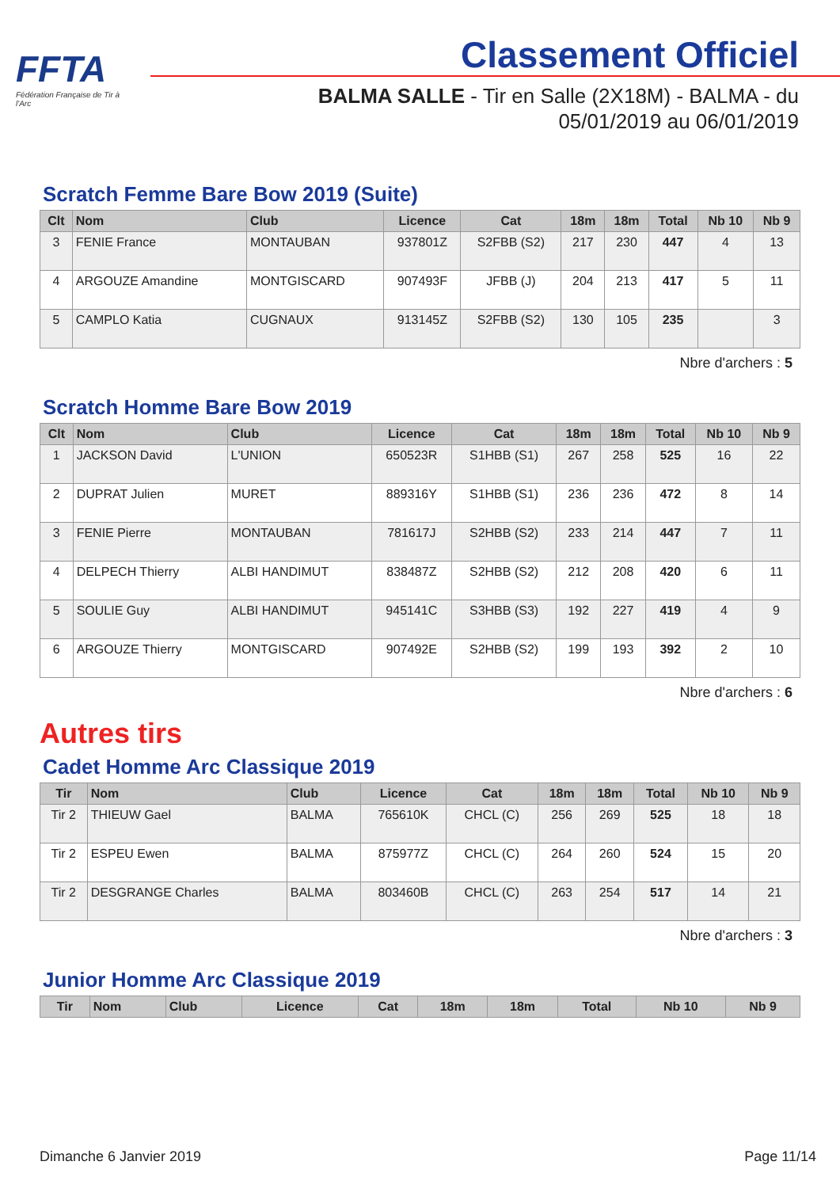FFTA
Fédération Française de Tir à l'Arc
Classement Officiel
BALMA SALLE - Tir en Salle (2X18M) - BALMA - du
05/01/2019 au 06/01/2019
Scratch Femme Bare Bow 2019 (Suite)
| Clt | Nom | Club | Licence | Cat | 18m | 18m | Total | Nb 10 | Nb 9 |
| --- | --- | --- | --- | --- | --- | --- | --- | --- | --- |
| 3 | FENIE France | MONTAUBAN | 937801Z | S2FBB (S2) | 217 | 230 | 447 | 4 | 13 |
| 4 | ARGOUZE Amandine | MONTGISCARD | 907493F | JFBB (J) | 204 | 213 | 417 | 5 | 11 |
| 5 | CAMPLO Katia | CUGNAUX | 913145Z | S2FBB (S2) | 130 | 105 | 235 | | 3 |
Nbre d'archers : 5
Scratch Homme Bare Bow 2019
| Clt | Nom | Club | Licence | Cat | 18m | 18m | Total | Nb 10 | Nb 9 |
| --- | --- | --- | --- | --- | --- | --- | --- | --- | --- |
| 1 | JACKSON David | L'UNION | 650523R | S1HBB (S1) | 267 | 258 | 525 | 16 | 22 |
| 2 | DUPRAT Julien | MURET | 889316Y | S1HBB (S1) | 236 | 236 | 472 | 8 | 14 |
| 3 | FENIE Pierre | MONTAUBAN | 781617J | S2HBB (S2) | 233 | 214 | 447 | 7 | 11 |
| 4 | DELPECH Thierry | ALBI HANDIMUT | 838487Z | S2HBB (S2) | 212 | 208 | 420 | 6 | 11 |
| 5 | SOULIE Guy | ALBI HANDIMUT | 945141C | S3HBB (S3) | 192 | 227 | 419 | 4 | 9 |
| 6 | ARGOUZE Thierry | MONTGISCARD | 907492E | S2HBB (S2) | 199 | 193 | 392 | 2 | 10 |
Nbre d'archers : 6
Autres tirs
Cadet Homme Arc Classique 2019
| Tir | Nom | Club | Licence | Cat | 18m | 18m | Total | Nb 10 | Nb 9 |
| --- | --- | --- | --- | --- | --- | --- | --- | --- | --- |
| Tir 2 | THIEUW Gael | BALMA | 765610K | CHCL (C) | 256 | 269 | 525 | 18 | 18 |
| Tir 2 | ESPEU Ewen | BALMA | 875977Z | CHCL (C) | 264 | 260 | 524 | 15 | 20 |
| Tir 2 | DESGRANGE Charles | BALMA | 803460B | CHCL (C) | 263 | 254 | 517 | 14 | 21 |
Nbre d'archers : 3
Junior Homme Arc Classique 2019
| Tir | Nom | Club | Licence | Cat | 18m | 18m | Total | Nb 10 | Nb 9 |
| --- | --- | --- | --- | --- | --- | --- | --- | --- | --- |
Dimanche 6 Janvier 2019 Page 11/14